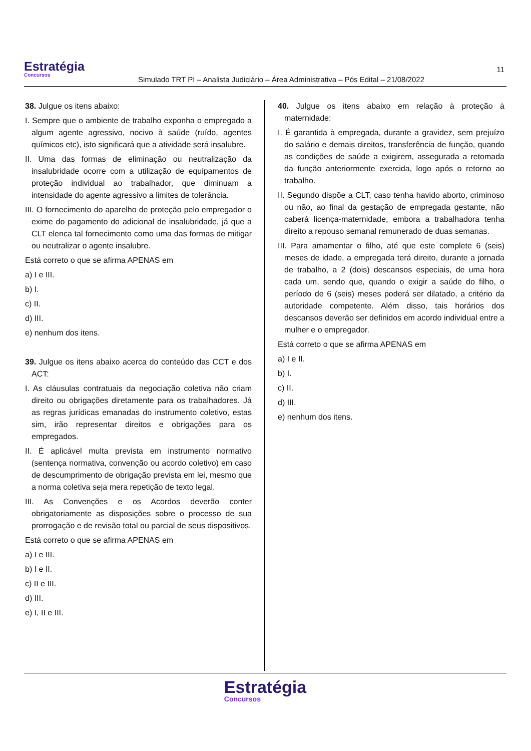Estratégia
Concursos
Simulado TRT PI – Analista Judiciário – Área Administrativa – Pós Edital – 21/08/2022
11
38. Julgue os itens abaixo:
I. Sempre que o ambiente de trabalho exponha o empregado a algum agente agressivo, nocivo à saúde (ruído, agentes químicos etc), isto significará que a atividade será insalubre.
II. Uma das formas de eliminação ou neutralização da insalubridade ocorre com a utilização de equipamentos de proteção individual ao trabalhador, que diminuam a intensidade do agente agressivo a limites de tolerância.
III. O fornecimento do aparelho de proteção pelo empregador o exime do pagamento do adicional de insalubridade, já que a CLT elenca tal fornecimento como uma das formas de mitigar ou neutralizar o agente insalubre.
Está correto o que se afirma APENAS em
a) I e III.
b) I.
c) II.
d) III.
e) nenhum dos itens.
39. Julgue os itens abaixo acerca do conteúdo das CCT e dos ACT:
I. As cláusulas contratuais da negociação coletiva não criam direito ou obrigações diretamente para os trabalhadores. Já as regras jurídicas emanadas do instrumento coletivo, estas sim, irão representar direitos e obrigações para os empregados.
II. É aplicável multa prevista em instrumento normativo (sentença normativa, convenção ou acordo coletivo) em caso de descumprimento de obrigação prevista em lei, mesmo que a norma coletiva seja mera repetição de texto legal.
III. As Convenções e os Acordos deverão conter obrigatoriamente as disposições sobre o processo de sua prorrogação e de revisão total ou parcial de seus dispositivos.
Está correto o que se afirma APENAS em
a) I e III.
b) I e II.
c) II e III.
d) III.
e) I, II e III.
40. Julgue os itens abaixo em relação à proteção à maternidade:
I. É garantida à empregada, durante a gravidez, sem prejuízo do salário e demais direitos, transferência de função, quando as condições de saúde a exigirem, assegurada a retomada da função anteriormente exercida, logo após o retorno ao trabalho.
II. Segundo dispõe a CLT, caso tenha havido aborto, criminoso ou não, ao final da gestação de empregada gestante, não caberá licença-maternidade, embora a trabalhadora tenha direito a repouso semanal remunerado de duas semanas.
III. Para amamentar o filho, até que este complete 6 (seis) meses de idade, a empregada terá direito, durante a jornada de trabalho, a 2 (dois) descansos especiais, de uma hora cada um, sendo que, quando o exigir a saúde do filho, o período de 6 (seis) meses poderá ser dilatado, a critério da autoridade competente. Além disso, tais horários dos descansos deverão ser definidos em acordo individual entre a mulher e o empregador.
Está correto o que se afirma APENAS em
a) I e II.
b) I.
c) II.
d) III.
e) nenhum dos itens.
Estratégia Concursos